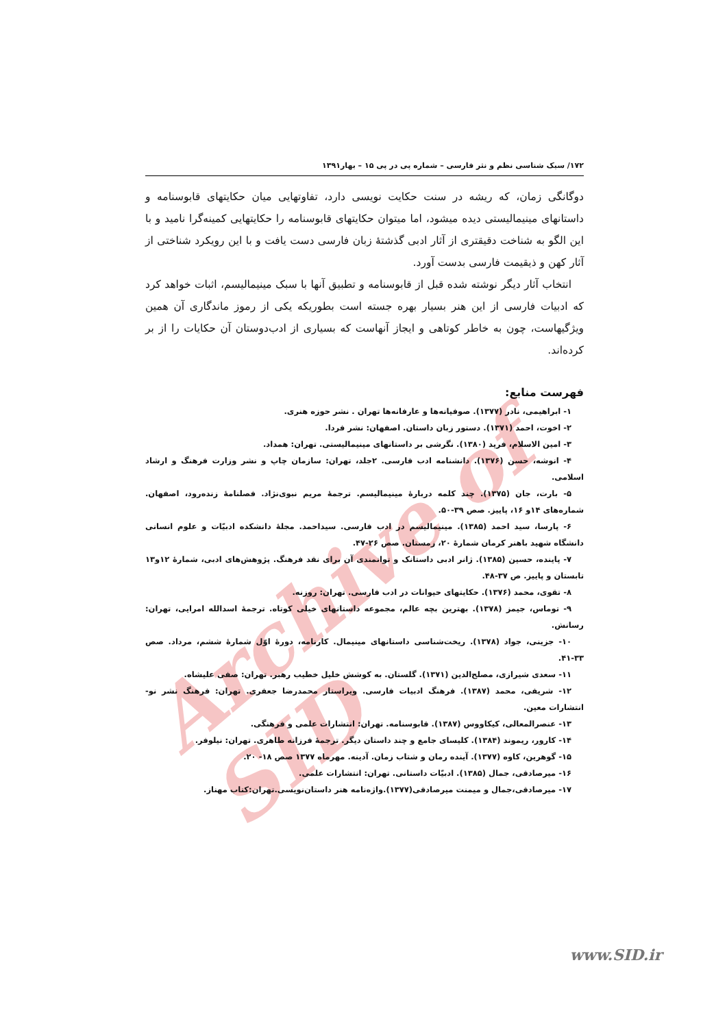Archive of SID
۱۷۲/ سبک شناسی نظم و نثر فارسی – شماره پی در پی ۱۵ – بهار۱۳۹۱
دوگانگی زمان، که ریشه در سنت حکایت نویسی دارد، تفاوتهایی میان حکایتهای قابوسنامه و داستانهای مینیمالیستی دیده میشود، اما میتوان حکایتهای قابوسنامه را حکایتهایی کمینه‌گرا نامید و با این الگو به شناخت دقیقتری از آثار ادبی گذشتهٔ زبان فارسی دست یافت و با این رویکرد شناختی از آثار کهن و ذیقیمت فارسی بدست آورد.
انتخاب آثار دیگر نوشته شده قبل از قابوسنامه و تطبیق آنها با سبک مینیمالیسم، اثبات خواهد کرد که ادبیات فارسی از این هنر بسیار بهره جسته است بطوریکه یکی از رموز ماندگاری آن همین ویژگیهاست، چون به خاطر کوتاهی و ایجاز آنهاست که بسیاری از ادب‌دوستان آن حکایات را از بر کرده‌اند.
فهرست منابع:
۱- ابراهیمی، نادر (۱۳۷۷). صوفیانه‌ها و عارفانه‌ها تهران . نشر حوزه هنری.
۲- اخوت، احمد (۱۳۷۱). دستور زبان داستان. اصفهان: نشر فردا.
۳- امین الاسلام، فرید (۱۳۸۰). نگرشی بر داستانهای مینیمالیستی. تهران: همداد.
۴- انوشه، حسن (۱۳۷۶). دانشنامه ادب فارسی. ۲جلد، تهران: سازمان چاپ و نشر وزارت فرهنگ و ارشاد اسلامی.
۵- بارت، جان (۱۳۷۵). چند کلمه دربارهٔ مینیمالیسم. ترجمهٔ مریم نبوی‌نژاد. فصلنامهٔ زنده‌رود، اصفهان. شماره‌های ۱۴و ۱۶، پاییز. صص ۳۹-۵۰.
۶- پارسا، سید احمد (۱۳۸۵). مینیمالیسم در ادب فارسی. سیداحمد. مجلهٔ دانشکده ادبیّات و علوم انسانی دانشگاه شهید باهنر کرمان شمارهٔ ۲۰، زمستان. صص ۲۶-۴۷.
۷- پاینده، حسین (۱۳۸۵). ژانر ادبی داستانک و توانمندی آن برای نقد فرهنگ. پژوهش‌های ادبی، شمارهٔ ۱۲و۱۳ تابستان و پاییز. ص ۳۷-۴۸.
۸- تقوی، محمد (۱۳۷۶). حکایتهای حیوانات در ادب فارسی. تهران: روزنه.
۹- توماس، جیمز (۱۳۷۸). بهترین بچه عالم، مجموعه داستانهای خیلی کوتاه. ترجمهٔ اسدالله امرایی، تهران: رسانش.
۱۰- جزینی، جواد (۱۳۷۸). ریخت‌شناسی داستانهای مینیمال. کارنامه، دورهٔ اوّل شمارهٔ ششم، مرداد. صص ۳۳-۴۱.
۱۱- سعدی شیرازی، مصلح‌الدین (۱۳۷۱). گلستان. به کوشش خلیل خطیب رهبر. تهران: صفی علیشاه.
۱۲- شریفی، محمد (۱۳۸۷). فرهنگ ادبیات فارسی. ویراستار محمدرضا جعفری. تهران: فرهنگ نشر نو- انتشارات معین.
۱۳- عنصرالمعالی، کیکاووس (۱۳۸۷). قابوسنامه. تهران: انتشارات علمی و فرهنگی.
۱۴- کارور، ریموند (۱۳۸۴). کلیسای جامع و چند داستان دیگر. ترجمهٔ فرزانه طاهری. تهران: نیلوفر.
۱۵- گوهرین، کاوه (۱۳۷۷). آینده رمان و شتاب زمان. آدینه. مهرماه ۱۳۷۷ صص ۱۸- ۲۰.
۱۶- میرصادقی، جمال (۱۳۸۵). ادبیّات داستانی. تهران: انتشارات علمی.
۱۷- میرصادقی،جمال و میمنت میرصادقی(۱۳۷۷).واژه‌نامه هنر داستان‌نویسی.تهران:کتاب مهناز.
www.SID.ir